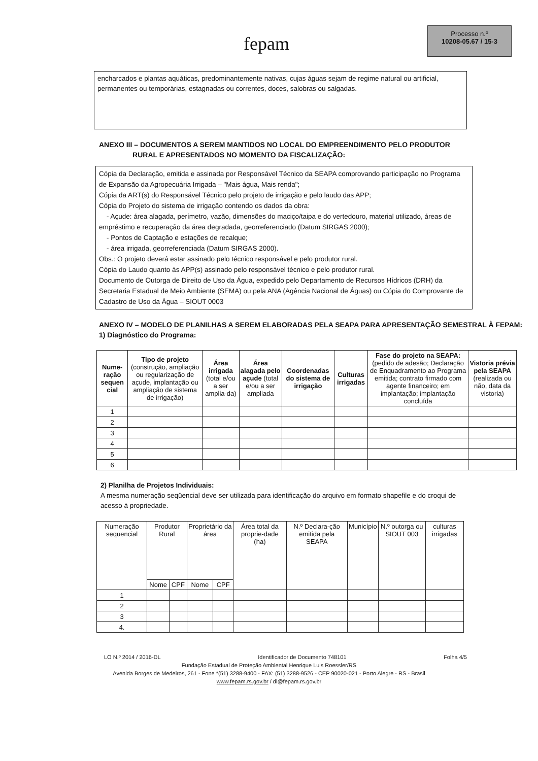fepam
Processo n.º
10208-05.67 / 15-3
encharcados e plantas aquáticas, predominantemente nativas, cujas águas sejam de regime natural ou artificial, permanentes ou temporárias, estagnadas ou correntes, doces, salobras ou salgadas.
ANEXO III – DOCUMENTOS A SEREM MANTIDOS NO LOCAL DO EMPREENDIMENTO PELO PRODUTOR
RURAL E APRESENTADOS NO MOMENTO DA FISCALIZAÇÃO:
Cópia da Declaração, emitida e assinada por Responsável Técnico da SEAPA comprovando participação no Programa de Expansão da Agropecuária Irrigada – "Mais água, Mais renda";
Cópia da ART(s) do Responsável Técnico pelo projeto de irrigação e pelo laudo das APP;
Cópia do Projeto do sistema de irrigação contendo os dados da obra:
- Açude: área alagada, perímetro, vazão, dimensões do maciço/taipa e do vertedouro, material utilizado, áreas de empréstimo e recuperação da área degradada, georreferenciado (Datum SIRGAS 2000);
- Pontos de Captação e estações de recalque;
- área irrigada, georreferenciada (Datum SIRGAS 2000).
Obs.: O projeto deverá estar assinado pelo técnico responsável e pelo produtor rural.
Cópia do Laudo quanto às APP(s) assinado pelo responsável técnico e pelo produtor rural.
Documento de Outorga de Direito de Uso da Água, expedido pelo Departamento de Recursos Hídricos (DRH) da Secretaria Estadual de Meio Ambiente (SEMA) ou pela ANA (Agência Nacional de Águas) ou Cópia do Comprovante de Cadastro de Uso da Água – SIOUT 0003
ANEXO IV – MODELO DE PLANILHAS A SEREM ELABORADAS PELA SEAPA PARA APRESENTAÇÃO SEMESTRAL À FEPAM:
1) Diagnóstico do Programa:
| Nume-ração sequen cial | Tipo de projeto (construção, ampliação ou regularização de açude, implantação ou ampliação de sistema de irrigação) | Área irrigada (total e/ou a ser amplia-da) | Área alagada pelo açude (total e/ou a ser ampliada | Coordenadas do sistema de irrigação | Culturas irrigadas | Fase do projeto na SEAPA: (pedido de adesão; Declaração de Enquadramento ao Programa emitida; contrato firmado com agente financeiro; em implantação; implantação concluída | Vistoria prévia pela SEAPA (realizada ou não, data da vistoria) |
| --- | --- | --- | --- | --- | --- | --- | --- |
| 1 | | | | | | | |
| 2 | | | | | | | |
| 3 | | | | | | | |
| 4 | | | | | | | |
| 5 | | | | | | | |
| 6 | | | | | | | |
2) Planilha de Projetos Individuais:
A mesma numeração seqüencial deve ser utilizada para identificação do arquivo em formato shapefile e do croqui de acesso à propriedade.
| Numeração sequencial | Produtor Rural | | Proprietário da área | | Área total da proprie-dade (ha) | N.º Declara-ção emitida pela SEAPA | Município | N.º outorga ou SIOUT 003 | culturas irrigadas |
| --- | --- | --- | --- | --- | --- | --- | --- | --- | --- |
| | Nome | CPF | Nome | CPF | | | | | |
| 1 | | | | | | | | | |
| 2 | | | | | | | | | |
| 3 | | | | | | | | | |
| 4. | | | | | | | | | |
LO N.º 2014 / 2016-DL Identificador de Documento 748101 Folha 4/5
Fundação Estadual de Proteção Ambiental Henrique Luis Roessler/RS
Avenida Borges de Medeiros, 261 - Fone *(51) 3288-9400 - FAX: (51) 3288-9526 - CEP 90020-021 - Porto Alegre - RS - Brasil
www.fepam.rs.gov.br / dl@fepam.rs.gov.br